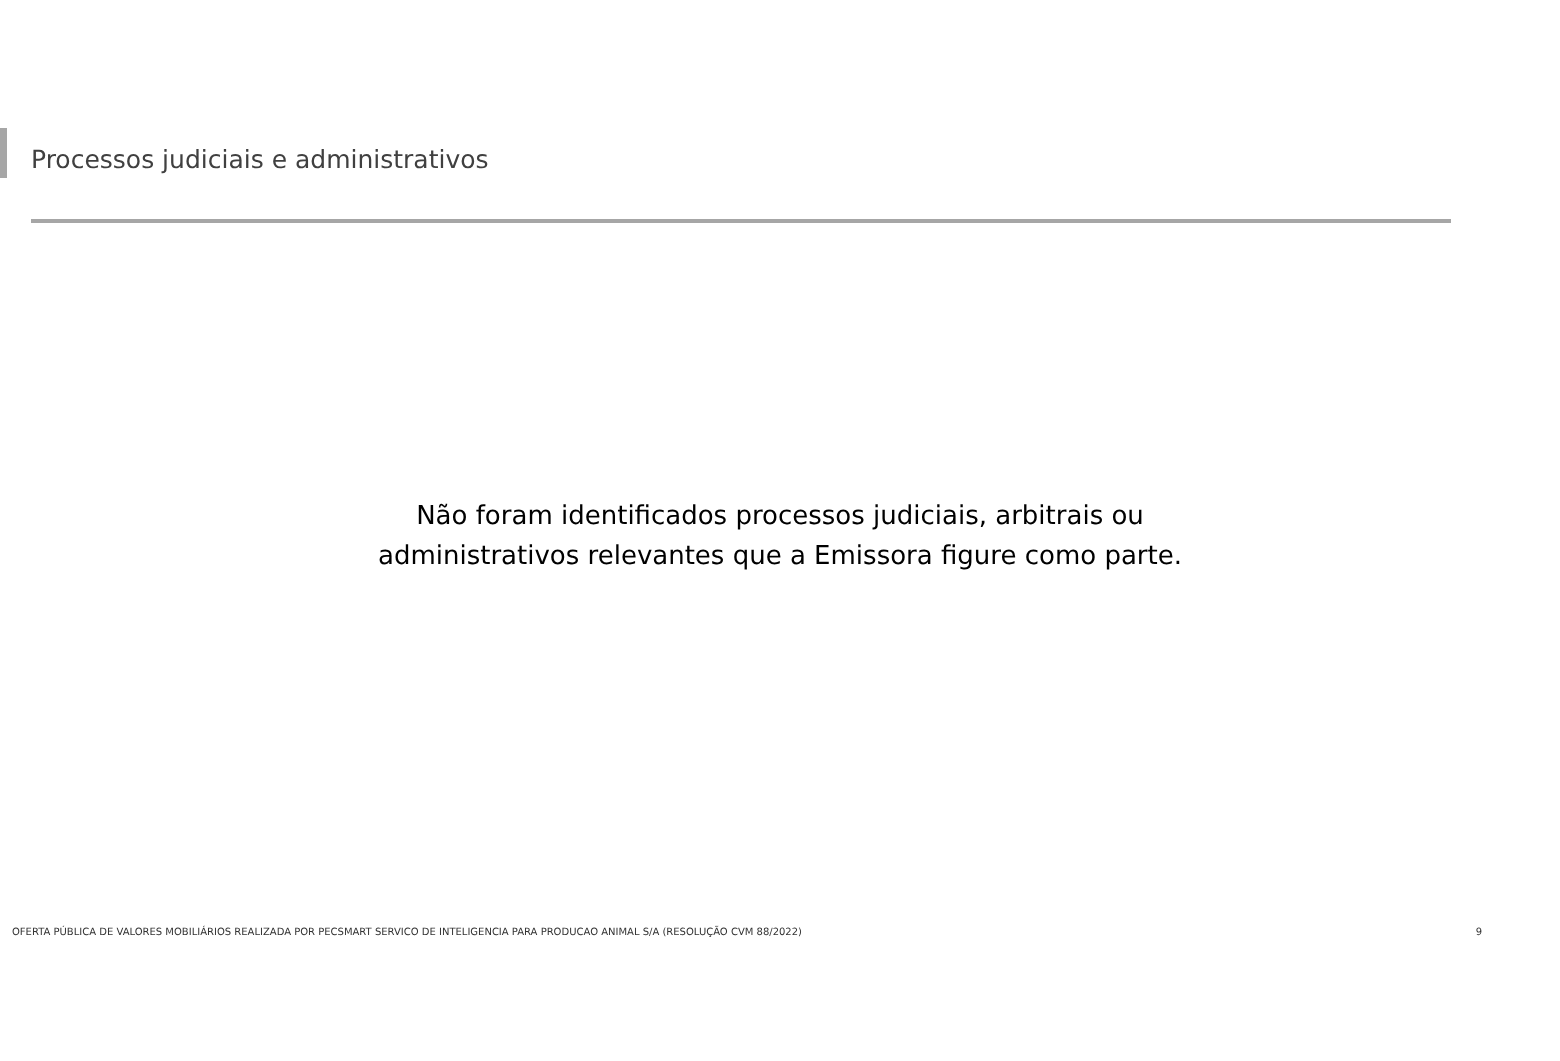Processos judiciais e administrativos
Não foram identificados processos judiciais, arbitrais ou
administrativos relevantes que a Emissora figure como parte.
OFERTA PÚBLICA DE VALORES MOBILIÁRIOS REALIZADA POR PECSMART SERVICO DE INTELIGENCIA PARA PRODUCAO ANIMAL S/A (RESOLUÇÃO CVM 88/2022) 9